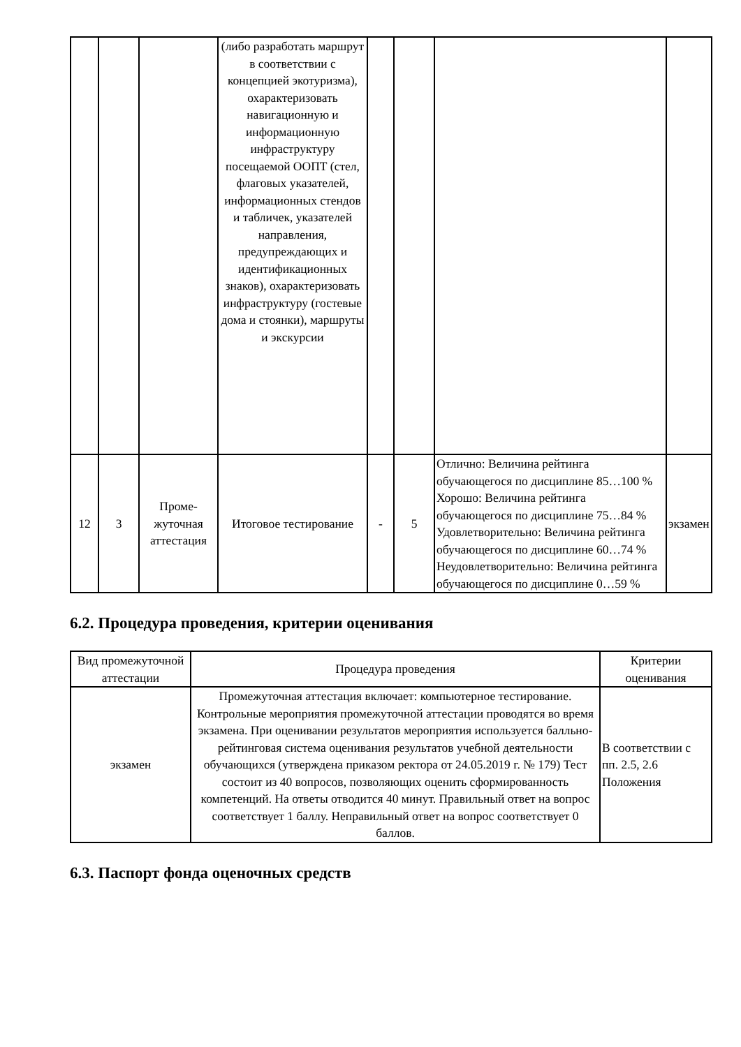| | | | (либо разработать маршрут в соответствии с концепцией экотуризма), охарактеризовать навигационную и информационную инфраструктуру посещаемой ООПТ (стел, флаговых указателей, информационных стендов и табличек, указателей направления, предупреждающих и идентификационных знаков), охарактеризовать инфраструктуру (гостевые дома и стоянки), маршруты и экскурсии | | | | |
| 12 | 3 | Проме-жуточная аттестация | Итоговое тестирование | - | 5 | Отлично: Величина рейтинга обучающегося по дисциплине 85…100 % Хорошо: Величина рейтинга обучающегося по дисциплине 75…84 % Удовлетворительно: Величина рейтинга обучающегося по дисциплине 60…74 % Неудовлетворительно: Величина рейтинга обучающегося по дисциплине 0…59 % | экзамен |
6.2. Процедура проведения, критерии оценивания
| Вид промежуточной аттестации | Процедура проведения | Критерии оценивания |
| --- | --- | --- |
| экзамен | Промежуточная аттестация включает: компьютерное тестирование. Контрольные мероприятия промежуточной аттестации проводятся во время экзамена. При оценивании результатов мероприятия используется балльно-рейтинговая система оценивания результатов учебной деятельности обучающихся (утверждена приказом ректора от 24.05.2019 г. № 179) Тест состоит из 40 вопросов, позволяющих оценить сформированность компетенций. На ответы отводится 40 минут. Правильный ответ на вопрос соответствует 1 баллу. Неправильный ответ на вопрос соответствует 0 баллов. | В соответствии с пп. 2.5, 2.6 Положения |
6.3. Паспорт фонда оценочных средств